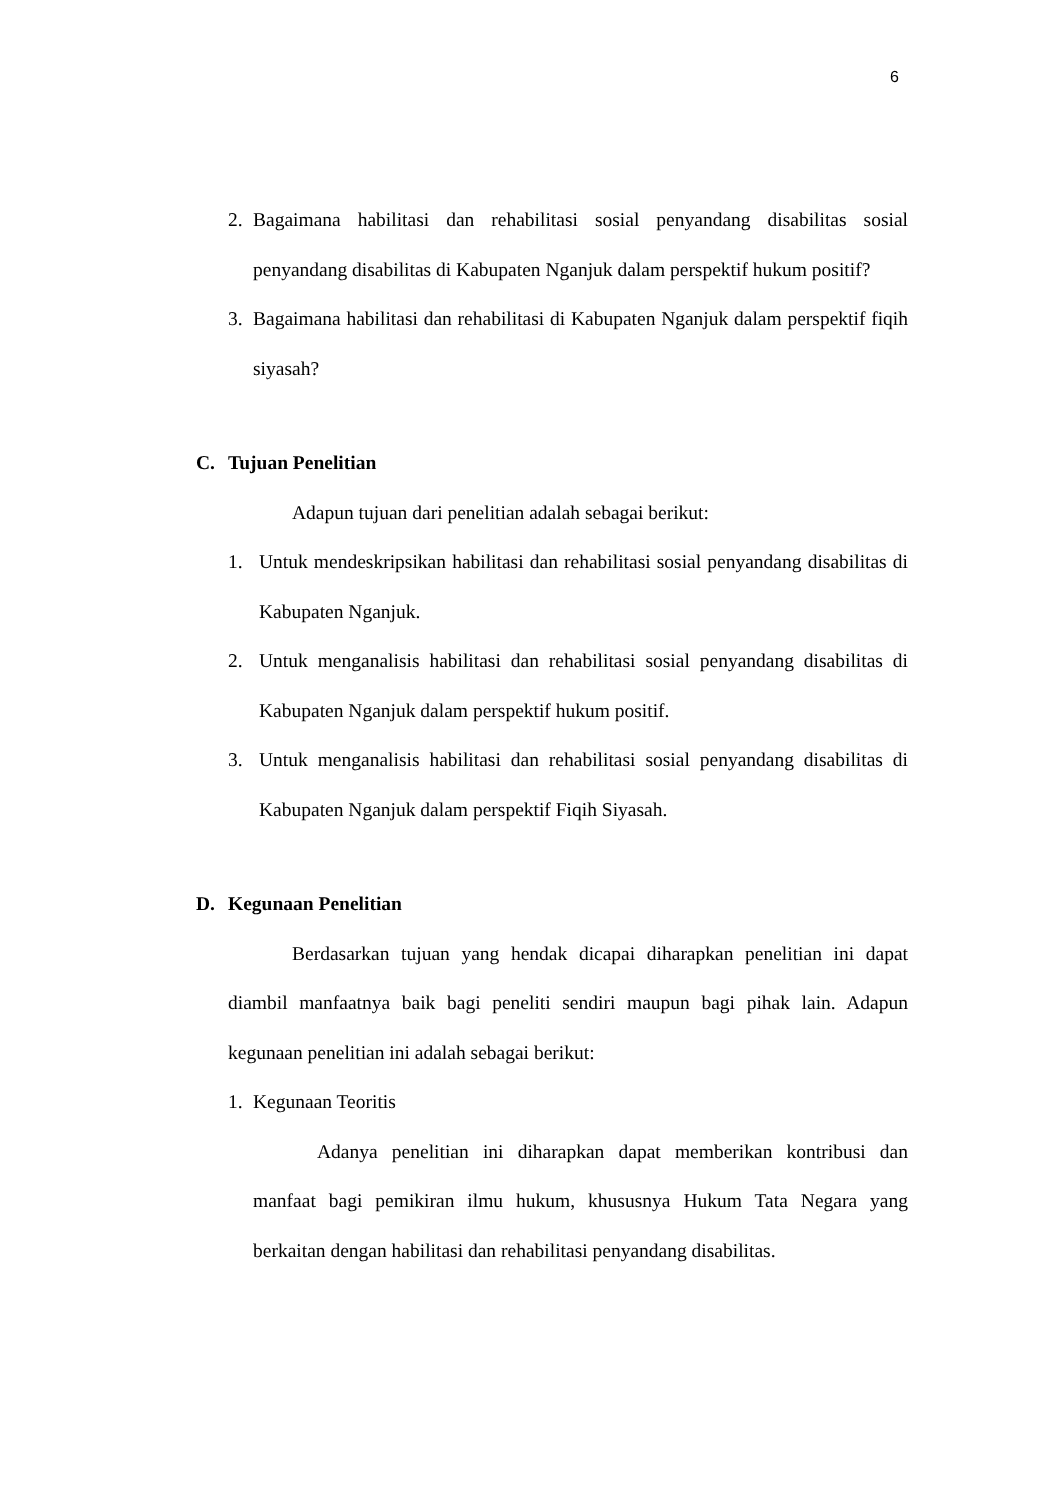6
2. Bagaimana habilitasi dan rehabilitasi sosial penyandang disabilitas sosial penyandang disabilitas di Kabupaten Nganjuk dalam perspektif hukum positif?
3. Bagaimana habilitasi dan rehabilitasi di Kabupaten Nganjuk dalam perspektif fiqih siyasah?
C. Tujuan Penelitian
Adapun tujuan dari penelitian adalah sebagai berikut:
1. Untuk mendeskripsikan habilitasi dan rehabilitasi sosial penyandang disabilitas di Kabupaten Nganjuk.
2. Untuk menganalisis habilitasi dan rehabilitasi sosial penyandang disabilitas di Kabupaten Nganjuk dalam perspektif hukum positif.
3. Untuk menganalisis habilitasi dan rehabilitasi sosial penyandang disabilitas di Kabupaten Nganjuk dalam perspektif Fiqih Siyasah.
D. Kegunaan Penelitian
Berdasarkan tujuan yang hendak dicapai diharapkan penelitian ini dapat diambil manfaatnya baik bagi peneliti sendiri maupun bagi pihak lain. Adapun kegunaan penelitian ini adalah sebagai berikut:
1. Kegunaan Teoritis
Adanya penelitian ini diharapkan dapat memberikan kontribusi dan manfaat bagi pemikiran ilmu hukum, khususnya Hukum Tata Negara yang berkaitan dengan habilitasi dan rehabilitasi penyandang disabilitas.